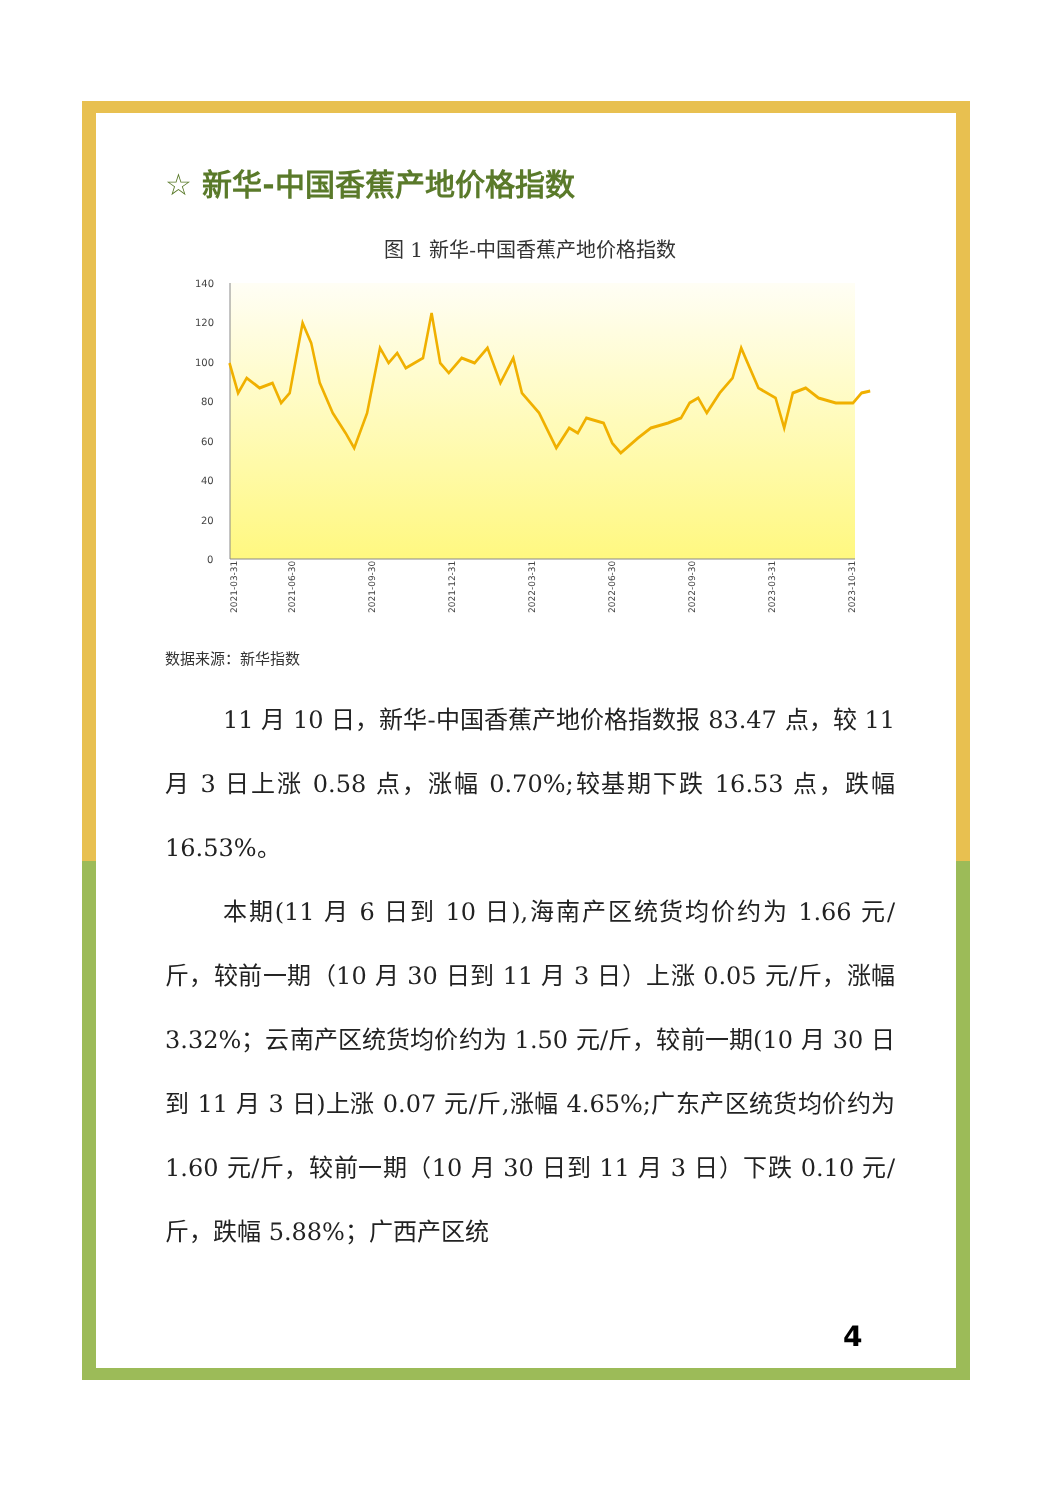☆ 新华-中国香蕉产地价格指数
图 1 新华-中国香蕉产地价格指数
140
120
100
80
60
40
20
0
2021-03-31
2021-06-30
2021-09-30
2021-12-31
2022-03-31
2022-06-30
2022-09-30
2023-03-31
2023-10-31
数据来源：新华指数
11 月 10 日，新华-中国香蕉产地价格指数报 83.47 点，较 11 月 3 日上涨 0.58 点，涨幅 0.70%;较基期下跌 16.53 点，跌幅 16.53%。
本期(11 月 6 日到 10 日),海南产区统货均价约为 1.66 元/斤，较前一期（10 月 30 日到 11 月 3 日）上涨 0.05 元/斤，涨幅 3.32%；云南产区统货均价约为 1.50 元/斤，较前一期(10 月 30 日到 11 月 3 日)上涨 0.07 元/斤,涨幅 4.65%;广东产区统货均价约为 1.60 元/斤，较前一期（10 月 30 日到 11 月 3 日）下跌 0.10 元/斤，跌幅 5.88%；广西产区统
4